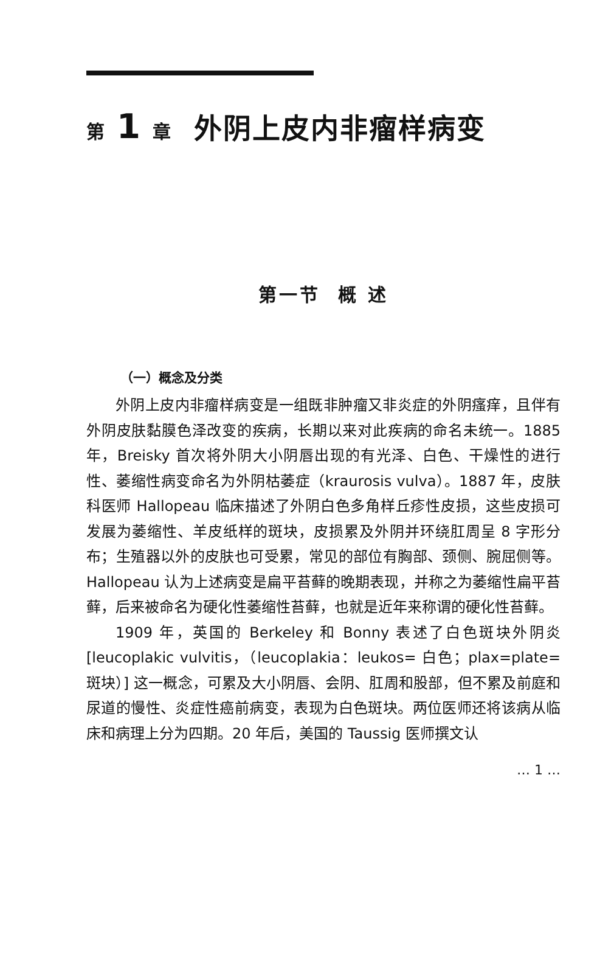第 1 章 外阴上皮内非瘤样病变
第一节 概 述
（一）概念及分类
外阴上皮内非瘤样病变是一组既非肿瘤又非炎症的外阴瘙痒，且伴有外阴皮肤黏膜色泽改变的疾病，长期以来对此疾病的命名未统一。1885 年，Breisky 首次将外阴大小阴唇出现的有光泽、白色、干燥性的进行性、萎缩性病变命名为外阴枯萎症（kraurosis vulva）。1887 年，皮肤科医师 Hallopeau 临床描述了外阴白色多角样丘疹性皮损，这些皮损可发展为萎缩性、羊皮纸样的斑块，皮损累及外阴并环绕肛周呈 8 字形分布；生殖器以外的皮肤也可受累，常见的部位有胸部、颈侧、腕屈侧等。Hallopeau 认为上述病变是扁平苔藓的晚期表现，并称之为萎缩性扁平苔藓，后来被命名为硬化性萎缩性苔藓，也就是近年来称谓的硬化性苔藓。
1909 年，英国的 Berkeley 和 Bonny 表述了白色斑块外阴炎 [leucoplakic vulvitis，（leucoplakia：leukos= 白色；plax=plate= 斑块）] 这一概念，可累及大小阴唇、会阴、肛周和股部，但不累及前庭和尿道的慢性、炎症性癌前病变，表现为白色斑块。两位医师还将该病从临床和病理上分为四期。20 年后，美国的 Taussig 医师撰文认
… 1 …